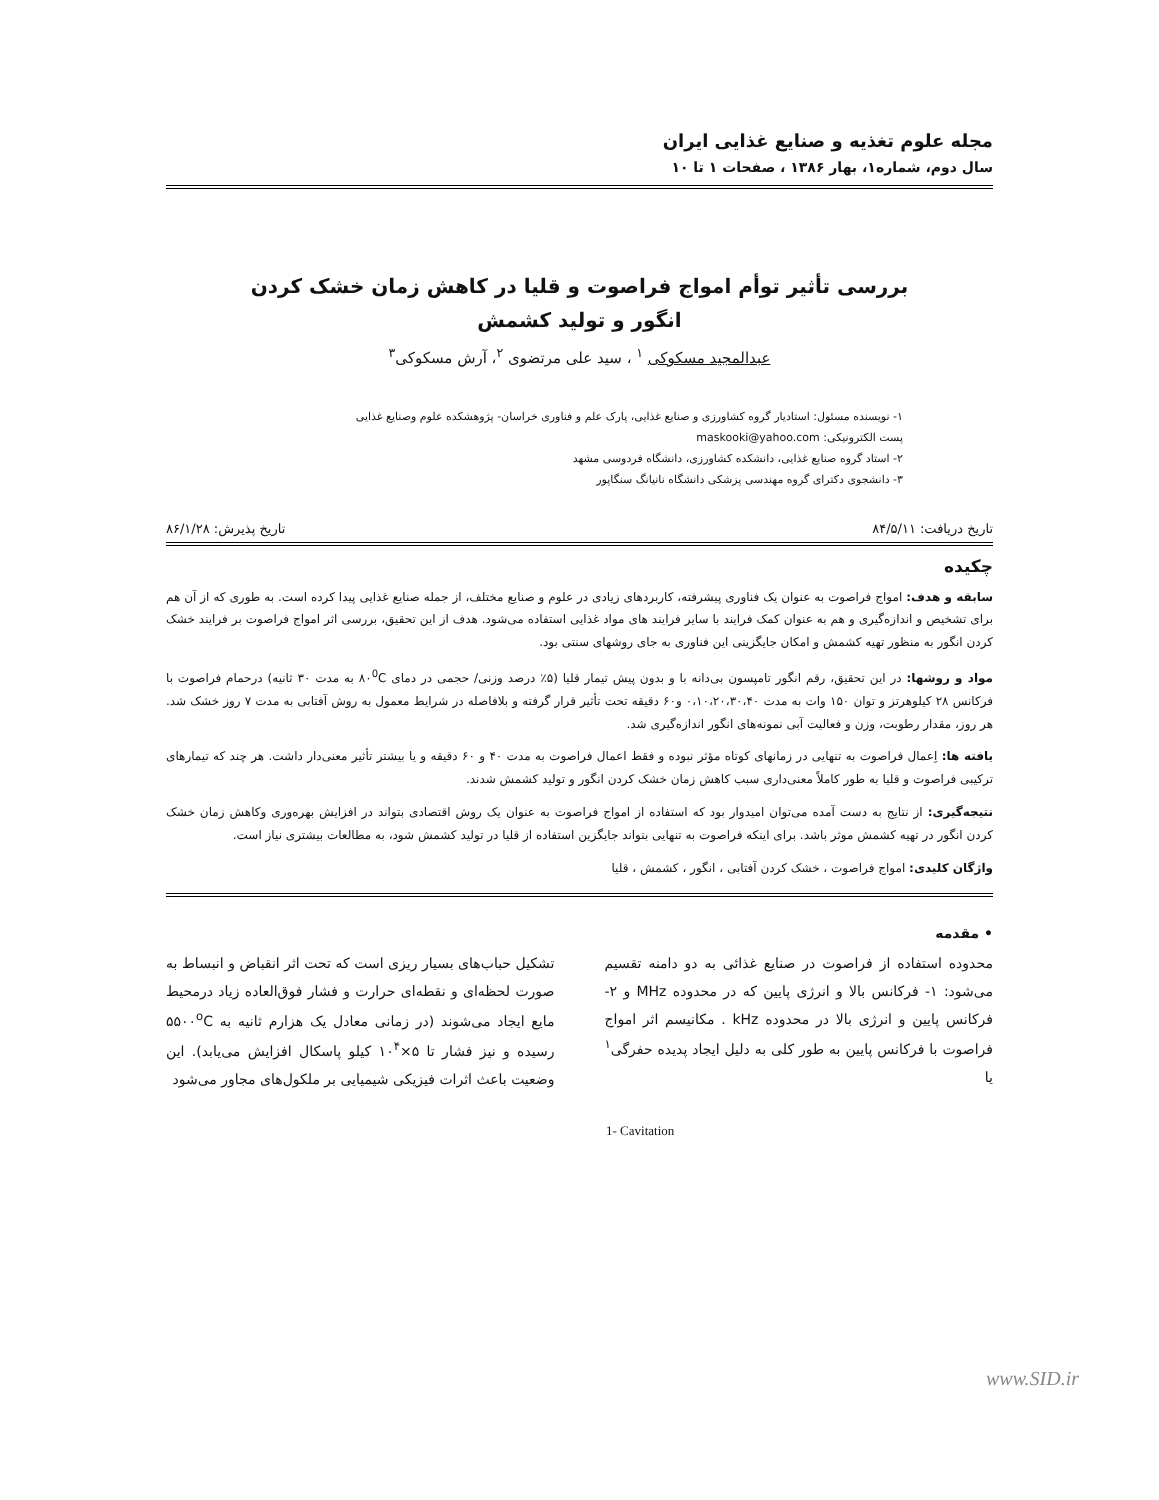مجله علوم تغذیه و صنایع غذایی ایران
سال دوم، شماره۱، بهار ۱۳۸۶ ، صفحات ۱ تا ۱۰
بررسی تأثیر توأم امواج فراصوت و قلیا در کاهش زمان خشک کردن
انگور و تولید کشمش
عبدالمجید مسکوکی <sup>۱</sup> ، سید علی مرتضوی <sup>۲</sup>، آرش مسکوکی<sup>۳</sup>
۱- نویسنده مسئول: استادیار گروه کشاورزی و صنایع غذایی، پارک علم و فناوری خراسان- پژوهشکده علوم وصنایع غذایی
پست الکترونیکی: maskooki@yahoo.com
۲- استاد گروه صنایع غذایی، دانشکده کشاورزی، دانشگاه فردوسی مشهد
۳- دانشجوی دکترای گروه مهندسی پزشکی دانشگاه نانیانگ سنگاپور
تاریخ دریافت: ۸۴/۵/۱۱ تاریخ پذیرش: ۸۶/۱/۲۸
چکیده
سابقه و هدف: امواج فراصوت به عنوان یک فناوری پیشرفته، کاربردهای زیادی در علوم و صنایع مختلف، از جمله صنایع غذایی پیدا کرده است. به طوری که از آن هم برای تشخیص و اندازه‌گیری و هم به عنوان کمک فرایند با سایر فرایند های مواد غذایی استفاده می‌شود. هدف از این تحقیق، بررسی اثر امواج فراصوت بر فرایند خشک کردن انگور به منظور تهیه کشمش و امکان جایگزینی این فناوری به جای روشهای سنتی بود.
مواد و روشها: در این تحقیق، رقم انگور تامپسون بی‌دانه با و بدون پیش تیمار قلیا (۵٪ درصد وزنی/ حجمی در دمای ۸۰<sup>0</sup>C به مدت ۳۰ ثانیه) درحمام فراصوت با فرکانس ۲۸ کیلوهرتز و توان ۱۵۰ وات به مدت ۰،۱۰،۲۰،۳۰،۴۰ و۶۰ دقیقه تحت تأثیر قرار گرفته و بلافاصله در شرایط معمول به روش آفتابی به مدت ۷ روز خشک شد. هر روز، مقدار رطوبت، وزن و فعالیت آبی نمونه‌های انگور اندازه‌گیری شد.
یافته ها: اِعمال فراصوت به تنهایی در زمانهای کوتاه مؤثر نبوده و فقط اعمال فراصوت به مدت ۴۰ و ۶۰ دقیقه و یا بیشتر تأثیر معنی‌دار داشت. هر چند که تیمارهای ترکیبی فراصوت و قلیا به طور کاملاً معنی‌داری سبب کاهش زمان خشک کردن انگور و تولید کشمش شدند.
نتیجه‌گیری: از نتایج به دست آمده می‌توان امیدوار بود که استفاده از امواج فراصوت به عنوان یک روش اقتصادی بتواند در افزایش بهره‌وری وکاهش زمان خشک کردن انگور در تهیه کشمش موثر باشد. برای اینکه فراصوت به تنهایی بتواند جایگزین استفاده از قلیا در تولید کشمش شود، به مطالعات بیشتری نیاز است.
واژگان کلیدی: امواج فراصوت ، خشک کردن آفتابی ، انگور ، کشمش ، قلیا
• مقدمه
محدوده استفاده از فراصوت در صنایع غذائی به دو دامنه تقسیم می‌شود: ۱- فرکانس بالا و انرژی پایین که در محدوده MHz و ۲- فرکانس پایین و انرژی بالا در محدوده kHz . مکانیسم اثر امواج فراصوت با فرکانس پایین به طور کلی به دلیل ایجاد پدیده حفرگی<sup>۱</sup> یا
تشکیل حباب‌های بسیار ریزی است که تحت اثر انقباض و انبساط به صورت لحظه‌ای و نقطه‌ای حرارت و فشار فوق‌العاده زیاد درمحیط مایع ایجاد می‌شوند (در زمانی معادل یک هزارم ثانیه به ۵۵۰۰<sup>o</sup>C رسیده و نیز فشار تا ۵×۱۰<sup>۴</sup> کیلو پاسکال افزایش می‌یابد). این وضعیت باعث اثرات فیزیکی شیمیایی بر ملکول‌های مجاور می‌شود
1- Cavitation
www.SID.ir